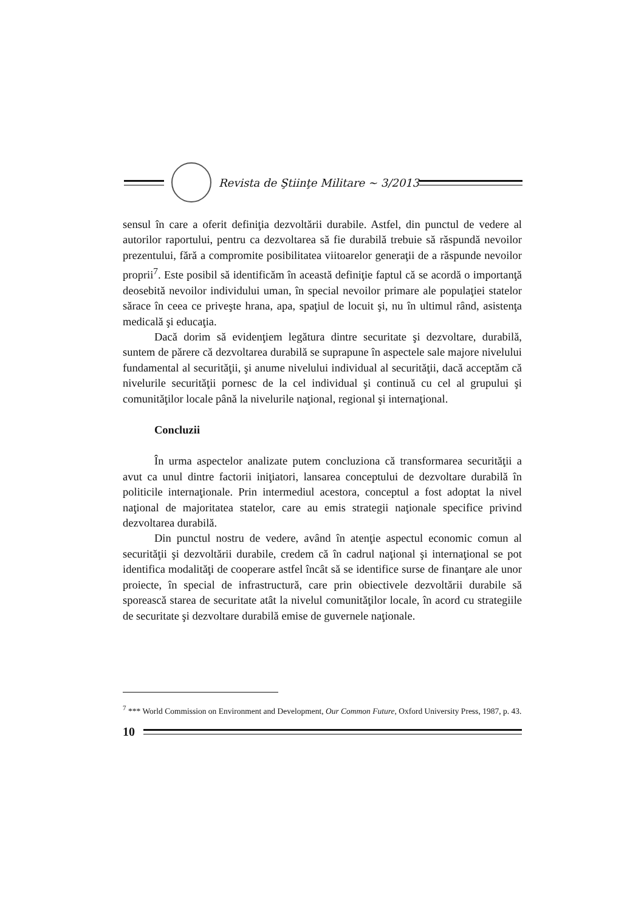Revista de Ştiinţe Militare ~ 3/2013
sensul în care a oferit definiţia dezvoltării durabile. Astfel, din punctul de vedere al autorilor raportului, pentru ca dezvoltarea să fie durabilă trebuie să răspundă nevoilor prezentului, fără a compromite posibilitatea viitoarelor generaţii de a răspunde nevoilor proprii<sup>7</sup>. Este posibil să identificăm în această definiţie faptul că se acordă o importanţă deosebită nevoilor individului uman, în special nevoilor primare ale populaţiei statelor sărace în ceea ce priveşte hrana, apa, spaţiul de locuit şi, nu în ultimul rând, asistenţa medicală şi educaţia.
Dacă dorim să evidenţiem legătura dintre securitate şi dezvoltare, durabilă, suntem de părere că dezvoltarea durabilă se suprapune în aspectele sale majore nivelului fundamental al securităţii, şi anume nivelului individual al securităţii, dacă acceptăm că nivelurile securităţii pornesc de la cel individual şi continuă cu cel al grupului şi comunităţilor locale până la nivelurile naţional, regional şi internaţional.
Concluzii
În urma aspectelor analizate putem concluziona că transformarea securităţii a avut ca unul dintre factorii iniţiatori, lansarea conceptului de dezvoltare durabilă în politicile internaţionale. Prin intermediul acestora, conceptul a fost adoptat la nivel naţional de majoritatea statelor, care au emis strategii naţionale specifice privind dezvoltarea durabilă.
Din punctul nostru de vedere, având în atenţie aspectul economic comun al securităţii şi dezvoltării durabile, credem că în cadrul naţional şi internaţional se pot identifica modalităţi de cooperare astfel încât să se identifice surse de finanţare ale unor proiecte, în special de infrastructură, care prin obiectivele dezvoltării durabile să sporească starea de securitate atât la nivelul comunităţilor locale, în acord cu strategiile de securitate şi dezvoltare durabilă emise de guvernele naţionale.
<sup>7</sup> *** World Commission on Environment and Development, Our Common Future, Oxford University Press, 1987, p. 43.
10